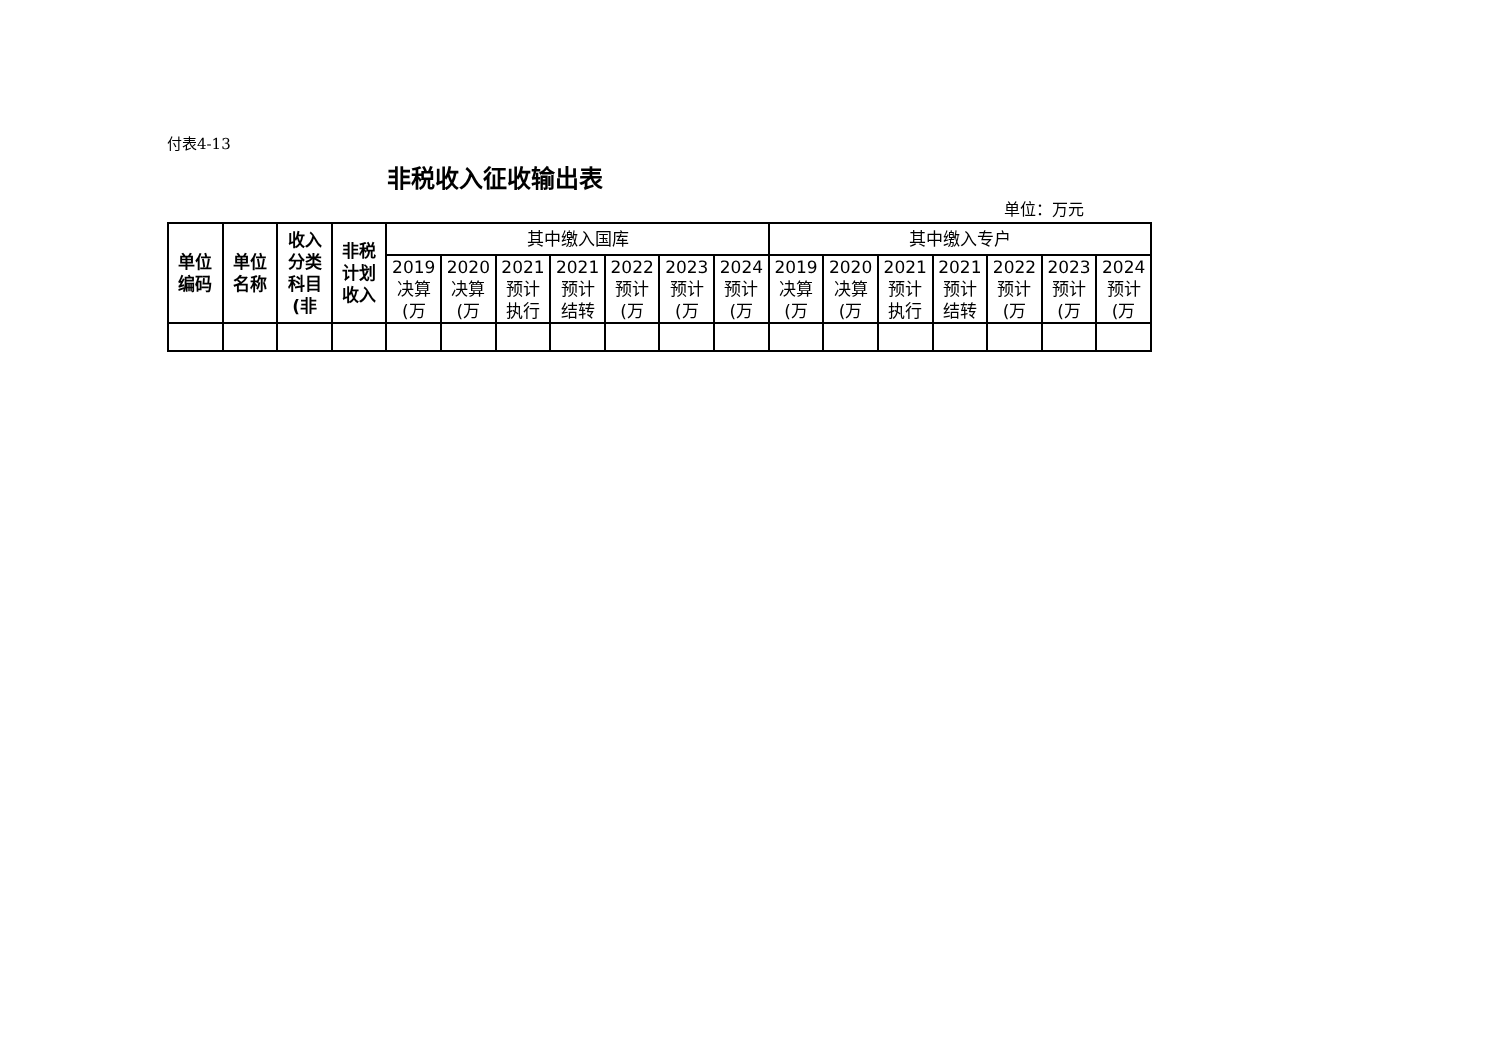付表4-13
非税收入征收输出表
单位：万元
| 单位 编码 | 单位 名称 | 收入 分类 科目 (非 | 非税 计划 收入 | 其中缴入国库 | | | | | | | 其中缴入专户 | | | | | | |
| --- | --- | --- | --- | --- | --- | --- | --- | --- | --- | --- | --- | --- | --- | --- | --- | --- | --- |
| | | | | 2019 决算 (万 | 2020 决算 (万 | 2021 预计 执行 | 2021 预计 结转 | 2022 预计 (万 | 2023 预计 (万 | 2024 预计 (万 | 2019 决算 (万 | 2020 决算 (万 | 2021 预计 执行 | 2021 预计 结转 | 2022 预计 (万 | 2023 预计 (万 | 2024 预计 (万 |